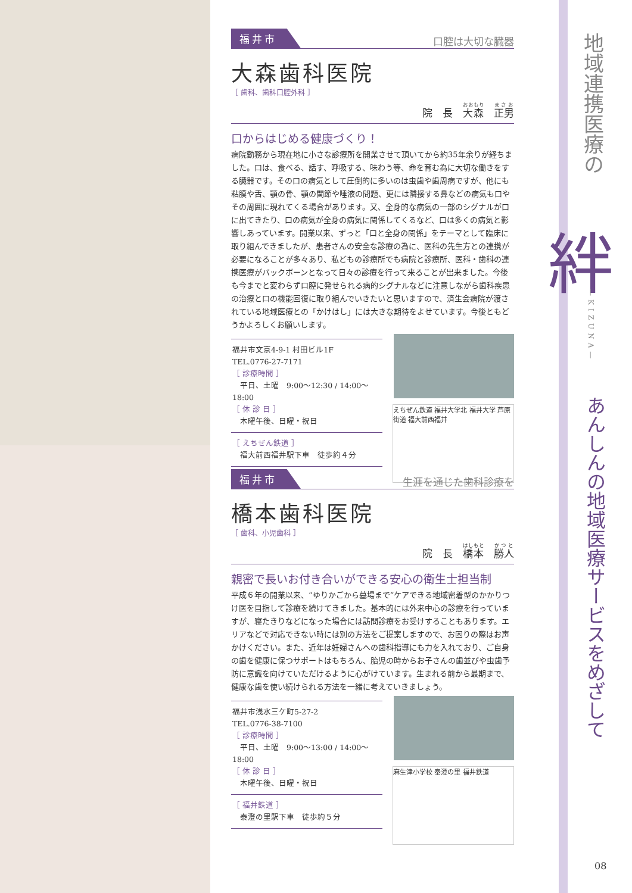福井市 口腔は大切な臓器
大森歯科医院
［ 歯科、歯科口腔外科 ］
院　長　大森　正男
口からはじめる健康づくり！
病院勤務から現在地に小さな診療所を開業させて頂いてから約35年余りが経ちました。口は、食べる、話す、呼吸する、味わう等、命を育む為に大切な働きをする臓器です。その口の病気として圧倒的に多いのは虫歯や歯周病ですが、他にも粘膜や舌、顎の骨、顎の関節や唾液の問題、更には隣接する鼻などの病気も口やその周囲に現れてくる場合があります。又、全身的な病気の一部のシグナルが口に出てきたり、口の病気が全身の病気に関係してくるなど、口は多くの病気と影響しあっています。開業以来、ずっと「口と全身の関係」をテーマとして臨床に取り組んできましたが、患者さんの安全な診療の為に、医科の先生方との連携が必要になることが多々あり、私どもの診療所でも病院と診療所、医科・歯科の連携医療がバックボーンとなって日々の診療を行って来ることが出来ました。今後も今までと変わらず口腔に発せられる病的シグナルなどに注意しながら歯科疾患の治療と口の機能回復に取り組んでいきたいと思いますので、済生会病院が渡されている地域医療との「かけはし」には大きな期待をよせています。今後ともどうかよろしくお願いします。
えちぜん鉄道 福井大学北 福井大学 芦原街道 福大前西福井
福井市文京4-9-1 村田ビル1F
TEL.0776-27-7171
［ 診療時間 ］
　平日、土曜　9:00〜12:30 / 14:00〜18:00
［ 休 診 日 ］
　木曜午後、日曜・祝日
［ えちぜん鉄道 ］
　福大前西福井駅下車　徒歩約４分
福井市 生涯を通じた歯科診療を
橋本歯科医院
［ 歯科、小児歯科 ］
院　長　橋本　勝人
親密で長いお付き合いができる安心の衛生士担当制
平成６年の開業以来、“ゆりかごから墓場まで”ケアできる地域密着型のかかりつけ医を目指して診療を続けてきました。基本的には外来中心の診療を行っていますが、寝たきりなどになった場合には訪問診療をお受けすることもあります。エリアなどで対応できない時には別の方法をご提案しますので、お困りの際はお声かけください。また、近年は妊婦さんへの歯科指導にも力を入れており、ご自身の歯を健康に保つサポートはもちろん、胎児の時からお子さんの歯並びや虫歯予防に意識を向けていただけるように心がけています。生まれる前から最期まで、健康な歯を使い続けられる方法を一緒に考えていきましょう。
麻生津小学校 泰澄の里 福井鉄道
福井市浅水三ケ町5-27-2
TEL.0776-38-7100
［ 診療時間 ］
　平日、土曜　9:00〜13:00 / 14:00〜18:00
［ 休 診 日 ］
　木曜午後、日曜・祝日
［ 福井鉄道 ］
　泰澄の里駅下車　徒歩約５分
地域連携医療の
絆
—KIZUNA—
あんしんの地域医療サービスをめざして
08